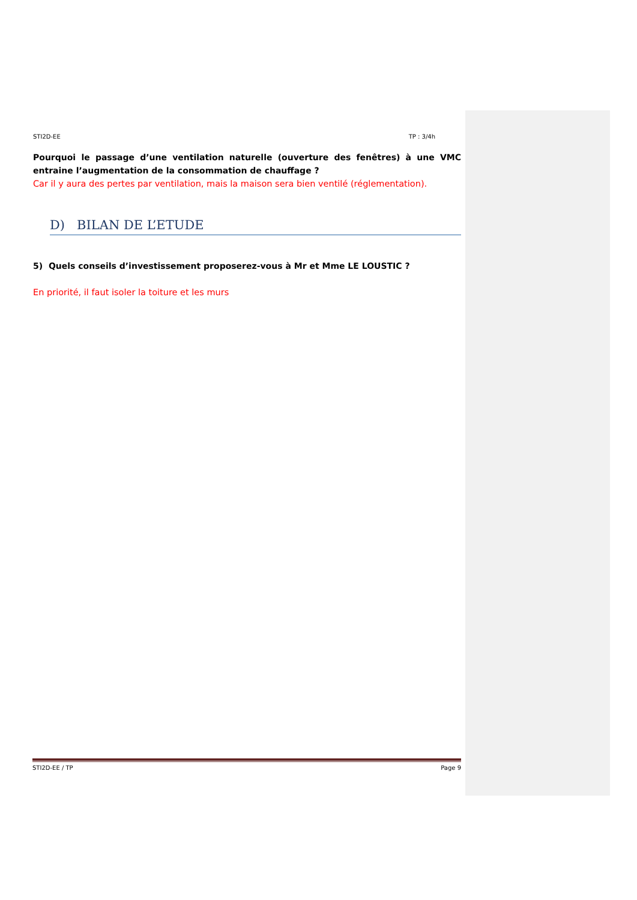STI2D-EE TP : 3/4h
Pourquoi le passage d’une ventilation naturelle (ouverture des fenêtres) à une VMC entraine l’augmentation de la consommation de chauffage ?
Car il y aura des pertes par ventilation, mais la maison sera bien ventilé (réglementation).
D) BILAN DE L’ETUDE
5) Quels conseils d’investissement proposerez-vous à Mr et Mme LE LOUSTIC ?
En priorité, il faut isoler la toiture et les murs
STI2D-EE / TP Page 9